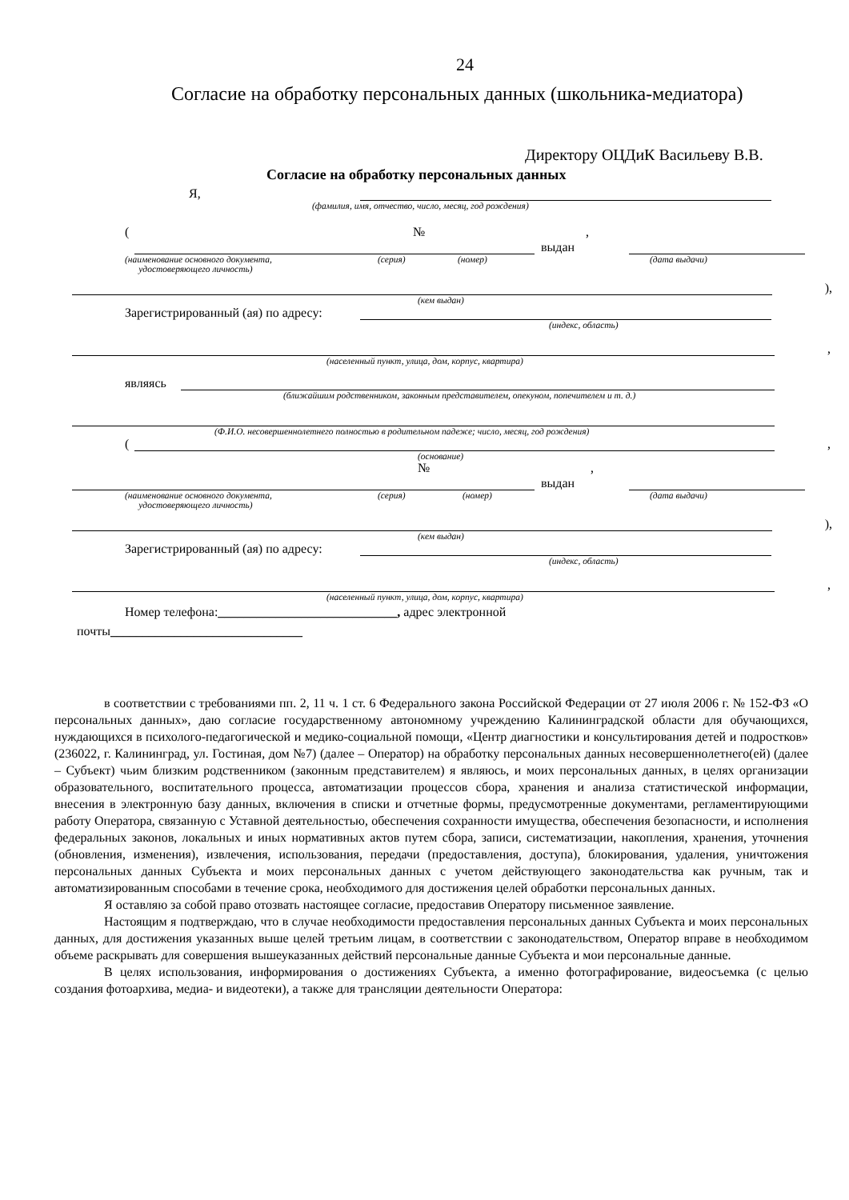24
Согласие на обработку персональных данных (школьника-медиатора)
Директору ОЦДиК Васильеву В.В.
Согласие на обработку персональных данных
Я,
(фамилия, имя, отчество, число, месяц, год рождения)
(№,
выдан
(наименование основного документа,
удостоверяющего личность) (серия) (номер) (дата выдачи)
),
(кем выдан)
Зарегистрированный (ая) по адресу:
(индекс, область)
,
(населенный пункт, улица, дом, корпус, квартира)
являясь
(ближайшим родственником, законным представителем, опекуном, попечителем и т. д.)
(Ф.И.О. несовершеннолетнего полностью в родительном падеже; число, месяц, год рождения)
( ,
(основание)
№,
выдан
(наименование основного документа,
удостоверяющего личность) (серия) (номер) (дата выдачи)
),
(кем выдан)
Зарегистрированный (ая) по адресу:
(индекс, область)
,
(населенный пункт, улица, дом, корпус, квартира)
Номер телефона:____________________________, адрес электронной
почты______________________________
в соответствии с требованиями пп. 2, 11 ч. 1 ст. 6 Федерального закона Российской Федерации от 27 июля 2006 г. № 152-ФЗ «О персональных данных», даю согласие государственному автономному учреждению Калининградской области для обучающихся, нуждающихся в психолого-педагогической и медико-социальной помощи, «Центр диагностики и консультирования детей и подростков» (236022, г. Калининград, ул. Гостиная, дом №7) (далее – Оператор) на обработку персональных данных несовершеннолетнего(ей) (далее – Субъект) чьим близким родственником (законным представителем) я являюсь, и моих персональных данных, в целях организации образовательного, воспитательного процесса, автоматизации процессов сбора, хранения и анализа статистической информации, внесения в электронную базу данных, включения в списки и отчетные формы, предусмотренные документами, регламентирующими работу Оператора, связанную с Уставной деятельностью, обеспечения сохранности имущества, обеспечения безопасности, и исполнения федеральных законов, локальных и иных нормативных актов путем сбора, записи, систематизации, накопления, хранения, уточнения (обновления, изменения), извлечения, использования, передачи (предоставления, доступа), блокирования, удаления, уничтожения персональных данных Субъекта и моих персональных данных с учетом действующего законодательства как ручным, так и автоматизированным способами в течение срока, необходимого для достижения целей обработки персональных данных.
Я оставляю за собой право отозвать настоящее согласие, предоставив Оператору письменное заявление.
Настоящим я подтверждаю, что в случае необходимости предоставления персональных данных Субъекта и моих персональных данных, для достижения указанных выше целей третьим лицам, в соответствии с законодательством, Оператор вправе в необходимом объеме раскрывать для совершения вышеуказанных действий персональные данные Субъекта и мои персональные данные.
В целях использования, информирования о достижениях Субъекта, а именно фотографирование, видеосъемка (с целью создания фотоархива, медиа- и видеотеки), а также для трансляции деятельности Оператора: